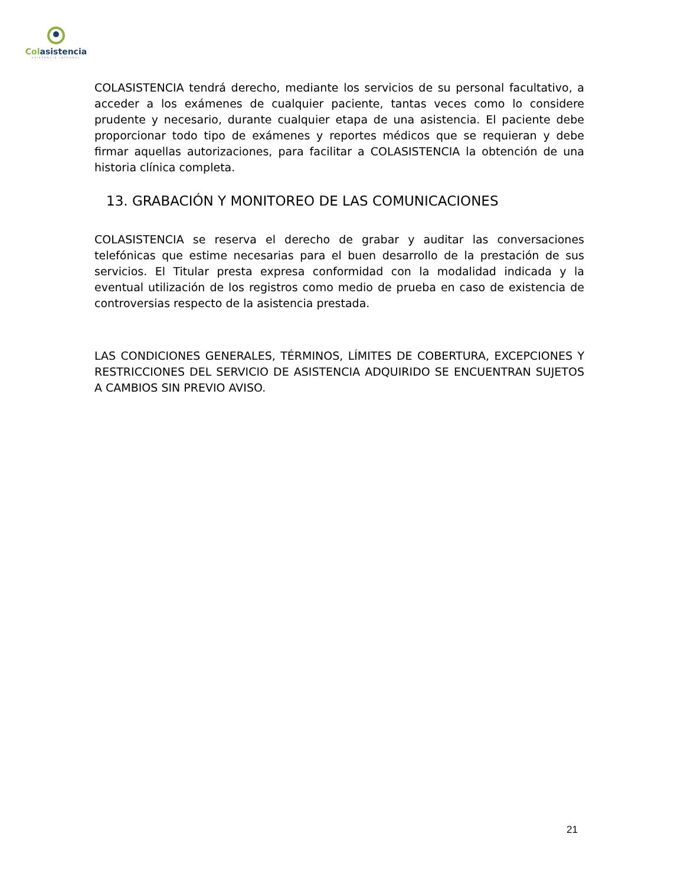Colasistencia
ASISTENCIA INTEGRAL
COLASISTENCIA tendrá derecho, mediante los servicios de su personal facultativo, a acceder a los exámenes de cualquier paciente, tantas veces como lo considere prudente y necesario, durante cualquier etapa de una asistencia. El paciente debe proporcionar todo tipo de exámenes y reportes médicos que se requieran y debe firmar aquellas autorizaciones, para facilitar a COLASISTENCIA la obtención de una historia clínica completa.
13. GRABACIÓN Y MONITOREO DE LAS COMUNICACIONES
COLASISTENCIA se reserva el derecho de grabar y auditar las conversaciones telefónicas que estime necesarias para el buen desarrollo de la prestación de sus servicios. El Titular presta expresa conformidad con la modalidad indicada y la eventual utilización de los registros como medio de prueba en caso de existencia de controversias respecto de la asistencia prestada.
LAS CONDICIONES GENERALES, TÉRMINOS, LÍMITES DE COBERTURA, EXCEPCIONES Y RESTRICCIONES DEL SERVICIO DE ASISTENCIA ADQUIRIDO SE ENCUENTRAN SUJETOS A CAMBIOS SIN PREVIO AVISO.
21